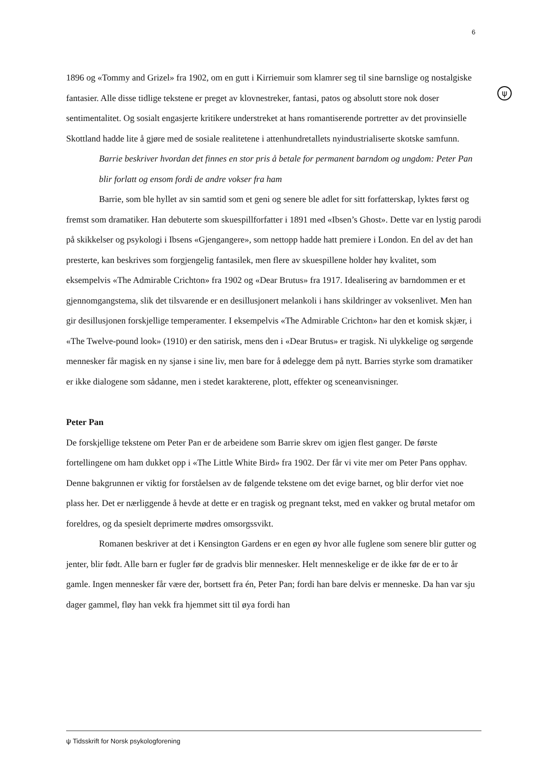6
ψ
1896 og «Tommy and Grizel» fra 1902, om en gutt i Kirriemuir som klamrer seg til sine barnslige og nostalgiske fantasier. Alle disse tidlige tekstene er preget av klovnestreker, fantasi, patos og absolutt store nok doser sentimentalitet. Og sosialt engasjerte kritikere understreket at hans romantiserende portretter av det provinsielle Skottland hadde lite å gjøre med de sosiale realitetene i attenhundretallets nyindustrialiserte skotske samfunn.
Barrie beskriver hvordan det finnes en stor pris å betale for permanent barndom og ungdom: Peter Pan blir forlatt og ensom fordi de andre vokser fra ham
Barrie, som ble hyllet av sin samtid som et geni og senere ble adlet for sitt forfatterskap, lyktes først og fremst som dramatiker. Han debuterte som skuespillforfatter i 1891 med «Ibsen’s Ghost». Dette var en lystig parodi på skikkelser og psykologi i Ibsens «Gjengangere», som nettopp hadde hatt premiere i London. En del av det han presterte, kan beskrives som forgjengelig fantasilek, men flere av skuespillene holder høy kvalitet, som eksempelvis «The Admirable Crichton» fra 1902 og «Dear Brutus» fra 1917. Idealisering av barndommen er et gjennomgangstema, slik det tilsvarende er en desillusjonert melankoli i hans skildringer av voksenlivet. Men han gir desillusjonen forskjellige temperamenter. I eksempelvis «The Admirable Crichton» har den et komisk skjær, i «The Twelve-pound look» (1910) er den satirisk, mens den i «Dear Brutus» er tragisk. Ni ulykkelige og sørgende mennesker får magisk en ny sjanse i sine liv, men bare for å ødelegge dem på nytt. Barries styrke som dramatiker er ikke dialogene som sådanne, men i stedet karakterene, plott, effekter og sceneanvisninger.
Peter Pan
De forskjellige tekstene om Peter Pan er de arbeidene som Barrie skrev om igjen flest ganger. De første fortellingene om ham dukket opp i «The Little White Bird» fra 1902. Der får vi vite mer om Peter Pans opphav. Denne bakgrunnen er viktig for forståelsen av de følgende tekstene om det evige barnet, og blir derfor viet noe plass her. Det er nærliggende å hevde at dette er en tragisk og pregnant tekst, med en vakker og brutal metafor om foreldres, og da spesielt deprimerte mødres omsorgssvikt.
Romanen beskriver at det i Kensington Gardens er en egen øy hvor alle fuglene som senere blir gutter og jenter, blir født. Alle barn er fugler før de gradvis blir mennesker. Helt menneskelige er de ikke før de er to år gamle. Ingen mennesker får være der, bortsett fra én, Peter Pan; fordi han bare delvis er menneske. Da han var sju dager gammel, fløy han vekk fra hjemmet sitt til øya fordi han
ψ Tidsskrift for Norsk psykologforening